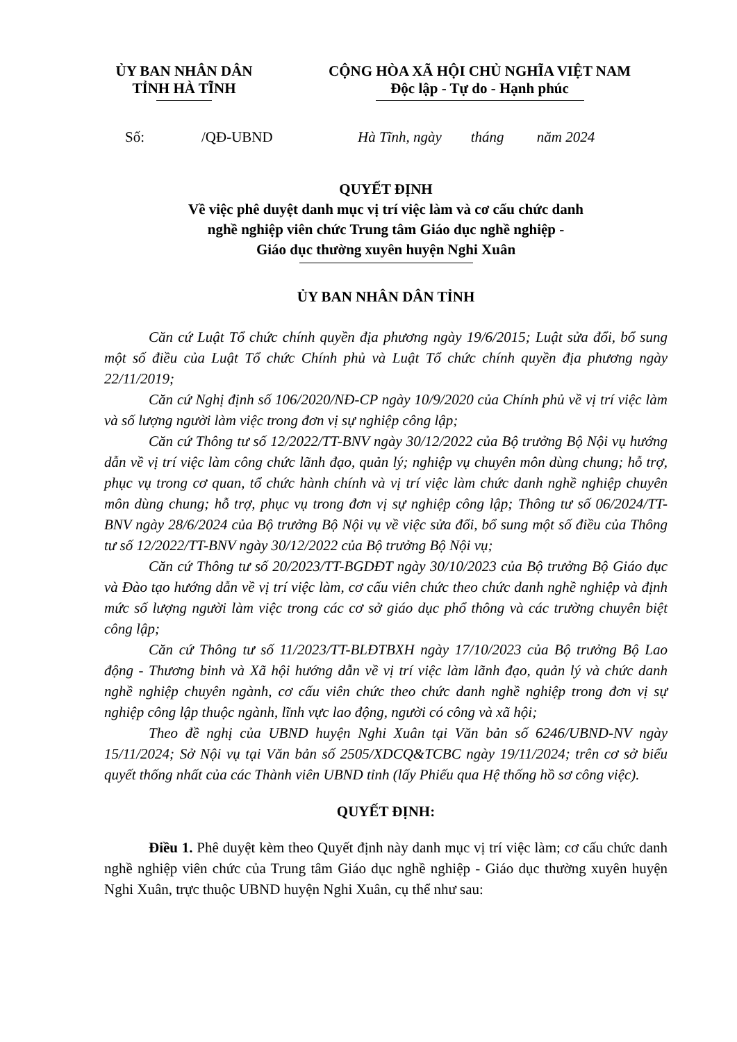ỦY BAN NHÂN DÂN
TỈNH HÀ TĨNH
CỘNG HÒA XÃ HỘI CHỦ NGHĨA VIỆT NAM
Độc lập - Tự do - Hạnh phúc
Số: /QĐ-UBND Hà Tĩnh, ngày tháng năm 2024
QUYẾT ĐỊNH
Về việc phê duyệt danh mục vị trí việc làm và cơ cấu chức danh
nghề nghiệp viên chức Trung tâm Giáo dục nghề nghiệp -
Giáo dục thường xuyên huyện Nghi Xuân
ỦY BAN NHÂN DÂN TỈNH
Căn cứ Luật Tổ chức chính quyền địa phương ngày 19/6/2015; Luật sửa đổi, bổ sung một số điều của Luật Tổ chức Chính phủ và Luật Tổ chức chính quyền địa phương ngày 22/11/2019;
Căn cứ Nghị định số 106/2020/NĐ-CP ngày 10/9/2020 của Chính phủ về vị trí việc làm và số lượng người làm việc trong đơn vị sự nghiệp công lập;
Căn cứ Thông tư số 12/2022/TT-BNV ngày 30/12/2022 của Bộ trưởng Bộ Nội vụ hướng dẫn về vị trí việc làm công chức lãnh đạo, quản lý; nghiệp vụ chuyên môn dùng chung; hỗ trợ, phục vụ trong cơ quan, tổ chức hành chính và vị trí việc làm chức danh nghề nghiệp chuyên môn dùng chung; hỗ trợ, phục vụ trong đơn vị sự nghiệp công lập; Thông tư số 06/2024/TT-BNV ngày 28/6/2024 của Bộ trưởng Bộ Nội vụ về việc sửa đổi, bổ sung một số điều của Thông tư số 12/2022/TT-BNV ngày 30/12/2022 của Bộ trưởng Bộ Nội vụ;
Căn cứ Thông tư số 20/2023/TT-BGDĐT ngày 30/10/2023 của Bộ trưởng Bộ Giáo dục và Đào tạo hướng dẫn về vị trí việc làm, cơ cấu viên chức theo chức danh nghề nghiệp và định mức số lượng người làm việc trong các cơ sở giáo dục phổ thông và các trường chuyên biệt công lập;
Căn cứ Thông tư số 11/2023/TT-BLĐTBXH ngày 17/10/2023 của Bộ trưởng Bộ Lao động - Thương binh và Xã hội hướng dẫn về vị trí việc làm lãnh đạo, quản lý và chức danh nghề nghiệp chuyên ngành, cơ cấu viên chức theo chức danh nghề nghiệp trong đơn vị sự nghiệp công lập thuộc ngành, lĩnh vực lao động, người có công và xã hội;
Theo đề nghị của UBND huyện Nghi Xuân tại Văn bản số 6246/UBND-NV ngày 15/11/2024; Sở Nội vụ tại Văn bản số 2505/XDCQ&TCBC ngày 19/11/2024; trên cơ sở biểu quyết thống nhất của các Thành viên UBND tỉnh (lấy Phiếu qua Hệ thống hồ sơ công việc).
QUYẾT ĐỊNH:
Điều 1. Phê duyệt kèm theo Quyết định này danh mục vị trí việc làm; cơ cấu chức danh nghề nghiệp viên chức của Trung tâm Giáo dục nghề nghiệp - Giáo dục thường xuyên huyện Nghi Xuân, trực thuộc UBND huyện Nghi Xuân, cụ thể như sau: